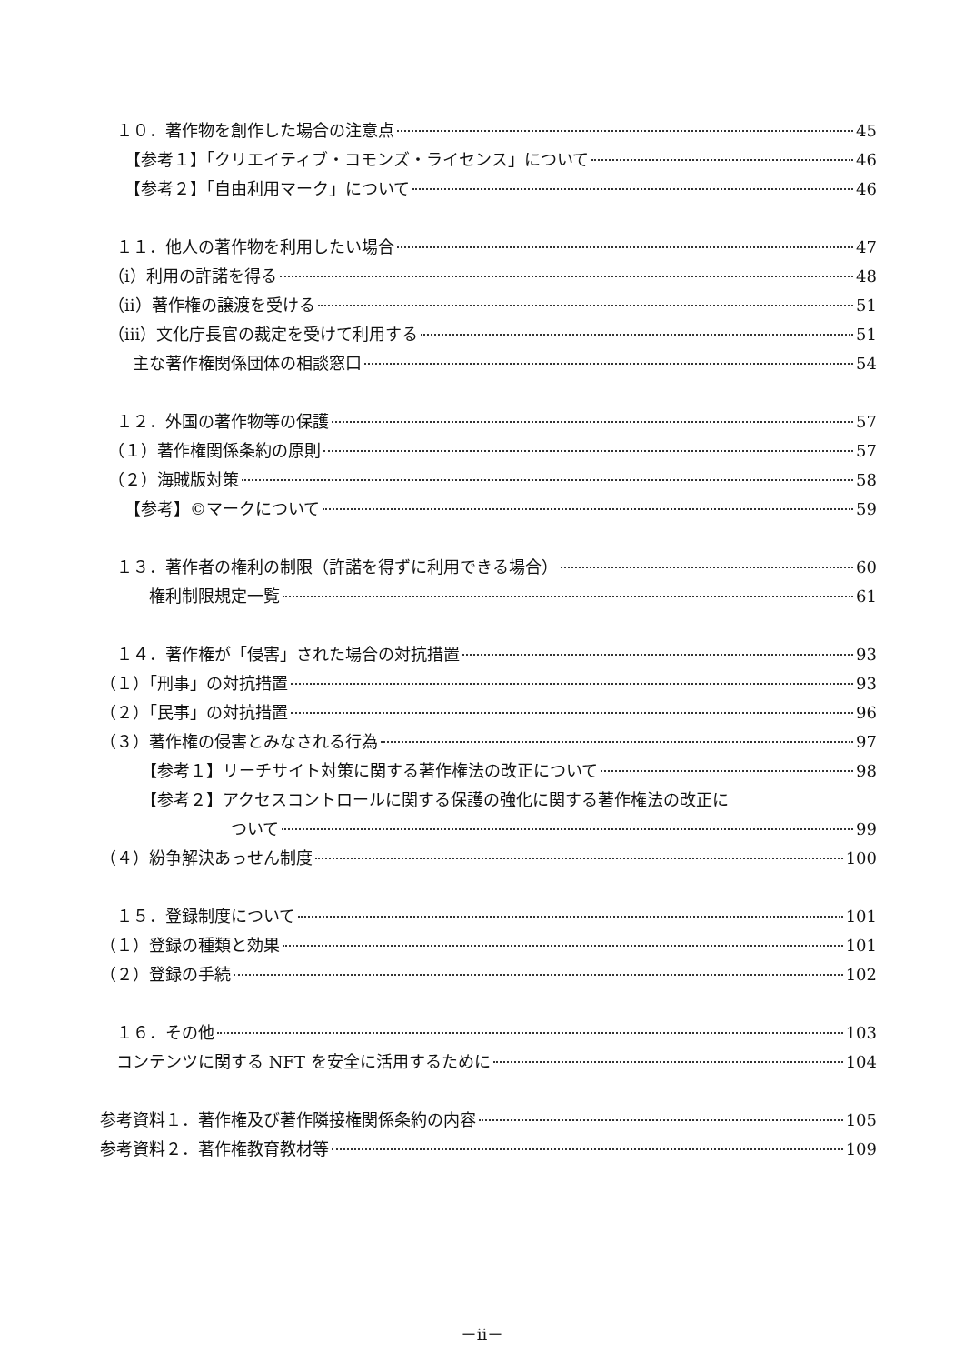１０．著作物を創作した場合の注意点 45
　　【参考１】「クリエイティブ・コモンズ・ライセンス」について 46
　　【参考２】「自由利用マーク」について 46
　１１．他人の著作物を利用したい場合 47
　（ⅰ）利用の許諾を得る 48
　（ⅱ）著作権の譲渡を受ける 51
　（ⅲ）文化庁長官の裁定を受けて利用する 51
　　主な著作権関係団体の相談窓口 54
　１２．外国の著作物等の保護 57
　（１）著作権関係条約の原則 57
　（２）海賊版対策 58
　　【参考】©マークについて 59
　１３．著作者の権利の制限（許諾を得ずに利用できる場合） 60
　　　権利制限規定一覧 61
　１４．著作権が「侵害」された場合の対抗措置 93
（１）「刑事」の対抗措置 93
（２）「民事」の対抗措置 96
（３）著作権の侵害とみなされる行為 97
　　　【参考１】リーチサイト対策に関する著作権法の改正について 98
　　　【参考２】アクセスコントロールに関する保護の強化に関する著作権法の改正に
　　　　　　　　ついて 99
（４）紛争解決あっせん制度 100
　１５．登録制度について 101
（１）登録の種類と効果 101
（２）登録の手続 102
　１６．その他 103
　コンテンツに関する NFT を安全に活用するために 104
参考資料１．著作権及び著作隣接権関係条約の内容 105
参考資料２．著作権教育教材等 109
－ii－